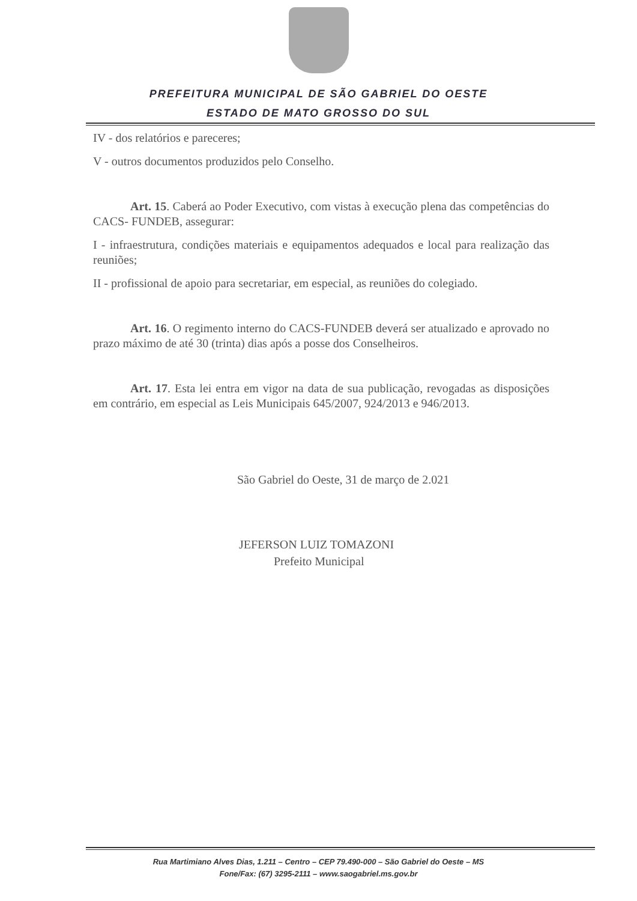PREFEITURA MUNICIPAL DE SÃO GABRIEL DO OESTE
ESTADO DE MATO GROSSO DO SUL
IV - dos relatórios e pareceres;
V - outros documentos produzidos pelo Conselho.
Art. 15. Caberá ao Poder Executivo, com vistas à execução plena das competências do CACS- FUNDEB, assegurar:
I - infraestrutura, condições materiais e equipamentos adequados e local para realização das reuniões;
II - profissional de apoio para secretariar, em especial, as reuniões do colegiado.
Art. 16. O regimento interno do CACS-FUNDEB deverá ser atualizado e aprovado no prazo máximo de até 30 (trinta) dias após a posse dos Conselheiros.
Art. 17. Esta lei entra em vigor na data de sua publicação, revogadas as disposições em contrário, em especial as Leis Municipais 645/2007, 924/2013 e 946/2013.
São Gabriel do Oeste, 31 de março de 2.021
JEFERSON LUIZ TOMAZONI
Prefeito Municipal
Rua Martimiano Alves Dias, 1.211 – Centro – CEP 79.490-000 – São Gabriel do Oeste – MS
Fone/Fax: (67) 3295-2111 – www.saogabriel.ms.gov.br